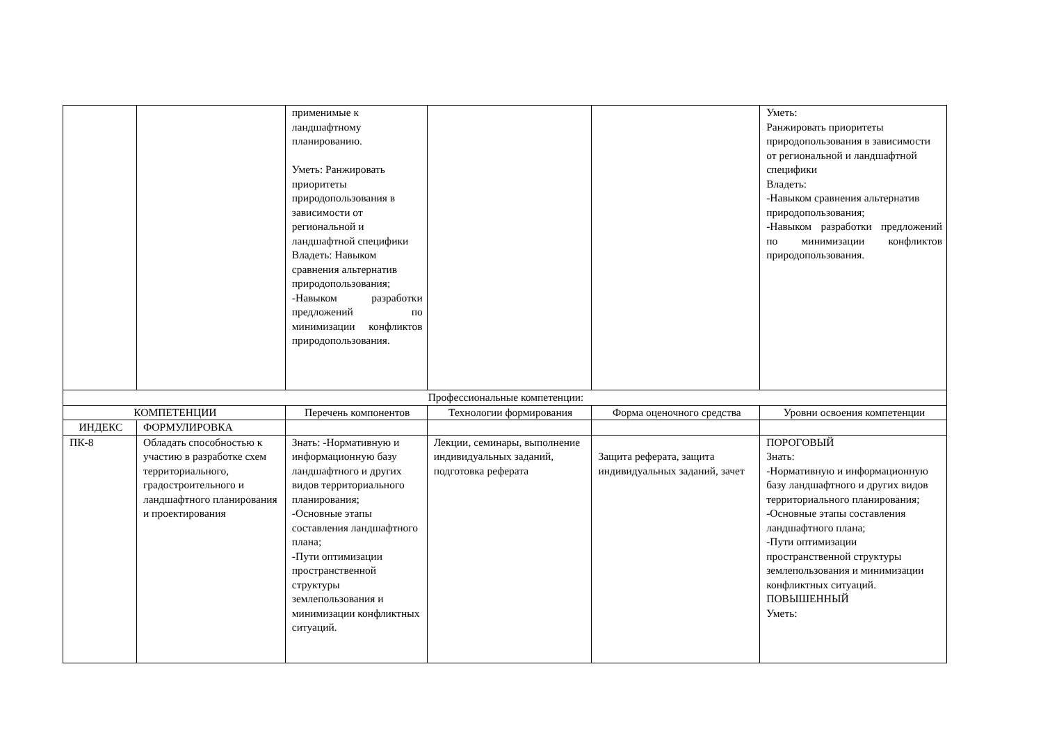| | | применимые к ландшафтному планированию. Уметь: Ранжировать приоритеты природопользования в зависимости от региональной и ландшафтной специфики Владеть: Навыком сравнения альтернатив природопользования; -Навыком разработки предложений по минимизации конфликтов природопользования. | | | Уметь: Ранжировать приоритеты природопользования в зависимости от региональной и ландшафтной специфики Владеть: -Навыком сравнения альтернатив природопользования; -Навыком разработки предложений по минимизации конфликтов природопользования. |
| Профессиональные компетенции: | | | | | |
| КОМПЕТЕНЦИИ | | Перечень компонентов | Технологии формирования | Форма оценочного средства | Уровни освоения компетенции |
| ИНДЕКС | ФОРМУЛИРОВКА | | | | |
| ПК-8 | Обладать способностью к участию в разработке схем территориального, градостроительного и ландшафтного планирования и проектирования | Знать: -Нормативную и информационную базу ландшафтного и других видов территориального планирования; -Основные этапы составления ландшафтного плана; -Пути оптимизации пространственной структуры землепользования и минимизации конфликтных ситуаций. | Лекции, семинары, выполнение индивидуальных заданий, подготовка реферата | Защита реферата, защита индивидуальных заданий, зачет | ПОРОГОВЫЙ Знать: -Нормативную и информационную базу ландшафтного и других видов территориального планирования; -Основные этапы составления ландшафтного плана; -Пути оптимизации пространственной структуры землепользования и минимизации конфликтных ситуаций. ПОВЫШЕННЫЙ Уметь: |